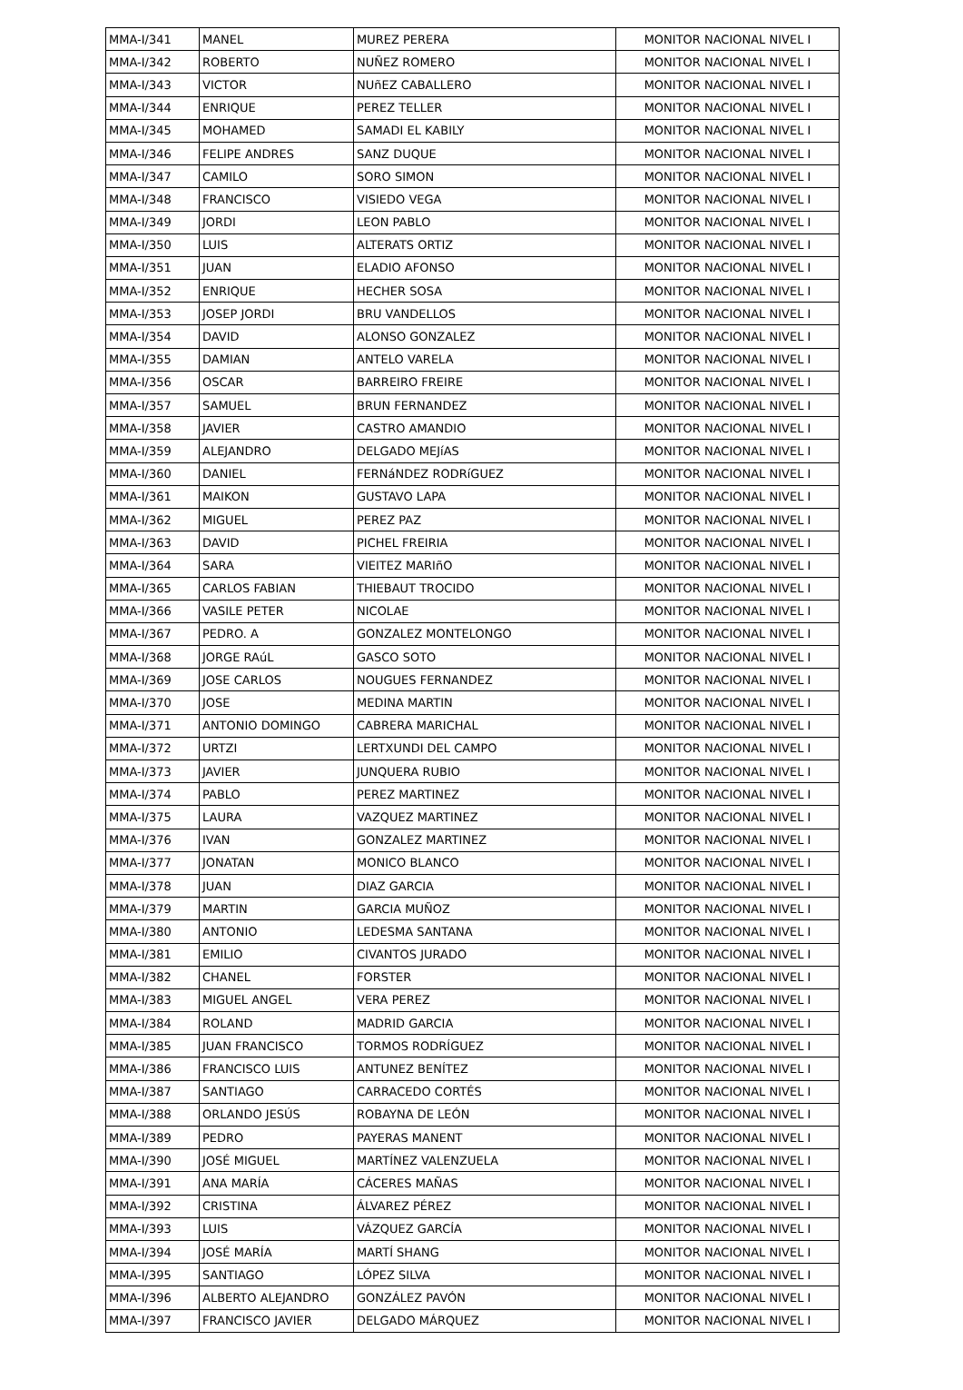| MMA-I/341 | MANEL | MUREZ PERERA | MONITOR NACIONAL NIVEL I |
| MMA-I/342 | ROBERTO | NUÑEZ ROMERO | MONITOR NACIONAL NIVEL I |
| MMA-I/343 | VICTOR | NUñEZ CABALLERO | MONITOR NACIONAL NIVEL I |
| MMA-I/344 | ENRIQUE | PEREZ TELLER | MONITOR NACIONAL NIVEL I |
| MMA-I/345 | MOHAMED | SAMADI EL KABILY | MONITOR NACIONAL NIVEL I |
| MMA-I/346 | FELIPE ANDRES | SANZ DUQUE | MONITOR NACIONAL NIVEL I |
| MMA-I/347 | CAMILO | SORO SIMON | MONITOR NACIONAL NIVEL I |
| MMA-I/348 | FRANCISCO | VISIEDO VEGA | MONITOR NACIONAL NIVEL I |
| MMA-I/349 | JORDI | LEON PABLO | MONITOR NACIONAL NIVEL I |
| MMA-I/350 | LUIS | ALTERATS ORTIZ | MONITOR NACIONAL NIVEL I |
| MMA-I/351 | JUAN | ELADIO AFONSO | MONITOR NACIONAL NIVEL I |
| MMA-I/352 | ENRIQUE | HECHER SOSA | MONITOR NACIONAL NIVEL I |
| MMA-I/353 | JOSEP JORDI | BRU VANDELLOS | MONITOR NACIONAL NIVEL I |
| MMA-I/354 | DAVID | ALONSO GONZALEZ | MONITOR NACIONAL NIVEL I |
| MMA-I/355 | DAMIAN | ANTELO VARELA | MONITOR NACIONAL NIVEL I |
| MMA-I/356 | OSCAR | BARREIRO FREIRE | MONITOR NACIONAL NIVEL I |
| MMA-I/357 | SAMUEL | BRUN FERNANDEZ | MONITOR NACIONAL NIVEL I |
| MMA-I/358 | JAVIER | CASTRO AMANDIO | MONITOR NACIONAL NIVEL I |
| MMA-I/359 | ALEJANDRO | DELGADO MEJíAS | MONITOR NACIONAL NIVEL I |
| MMA-I/360 | DANIEL | FERNáNDEZ RODRíGUEZ | MONITOR NACIONAL NIVEL I |
| MMA-I/361 | MAIKON | GUSTAVO LAPA | MONITOR NACIONAL NIVEL I |
| MMA-I/362 | MIGUEL | PEREZ PAZ | MONITOR NACIONAL NIVEL I |
| MMA-I/363 | DAVID | PICHEL FREIRIA | MONITOR NACIONAL NIVEL I |
| MMA-I/364 | SARA | VIEITEZ MARIñO | MONITOR NACIONAL NIVEL I |
| MMA-I/365 | CARLOS FABIAN | THIEBAUT TROCIDO | MONITOR NACIONAL NIVEL I |
| MMA-I/366 | VASILE PETER | NICOLAE | MONITOR NACIONAL NIVEL I |
| MMA-I/367 | PEDRO. A | GONZALEZ MONTELONGO | MONITOR NACIONAL NIVEL I |
| MMA-I/368 | JORGE RAúL | GASCO SOTO | MONITOR NACIONAL NIVEL I |
| MMA-I/369 | JOSE CARLOS | NOUGUES FERNANDEZ | MONITOR NACIONAL NIVEL I |
| MMA-I/370 | JOSE | MEDINA MARTIN | MONITOR NACIONAL NIVEL I |
| MMA-I/371 | ANTONIO DOMINGO | CABRERA MARICHAL | MONITOR NACIONAL NIVEL I |
| MMA-I/372 | URTZI | LERTXUNDI DEL CAMPO | MONITOR NACIONAL NIVEL I |
| MMA-I/373 | JAVIER | JUNQUERA RUBIO | MONITOR NACIONAL NIVEL I |
| MMA-I/374 | PABLO | PEREZ MARTINEZ | MONITOR NACIONAL NIVEL I |
| MMA-I/375 | LAURA | VAZQUEZ MARTINEZ | MONITOR NACIONAL NIVEL I |
| MMA-I/376 | IVAN | GONZALEZ MARTINEZ | MONITOR NACIONAL NIVEL I |
| MMA-I/377 | JONATAN | MONICO BLANCO | MONITOR NACIONAL NIVEL I |
| MMA-I/378 | JUAN | DIAZ GARCIA | MONITOR NACIONAL NIVEL I |
| MMA-I/379 | MARTIN | GARCIA MUÑOZ | MONITOR NACIONAL NIVEL I |
| MMA-I/380 | ANTONIO | LEDESMA SANTANA | MONITOR NACIONAL NIVEL I |
| MMA-I/381 | EMILIO | CIVANTOS JURADO | MONITOR NACIONAL NIVEL I |
| MMA-I/382 | CHANEL | FORSTER | MONITOR NACIONAL NIVEL I |
| MMA-I/383 | MIGUEL ANGEL | VERA PEREZ | MONITOR NACIONAL NIVEL I |
| MMA-I/384 | ROLAND | MADRID GARCIA | MONITOR NACIONAL NIVEL I |
| MMA-I/385 | JUAN FRANCISCO | TORMOS RODRÍGUEZ | MONITOR NACIONAL NIVEL I |
| MMA-I/386 | FRANCISCO LUIS | ANTUNEZ BENÍTEZ | MONITOR NACIONAL NIVEL I |
| MMA-I/387 | SANTIAGO | CARRACEDO CORTÉS | MONITOR NACIONAL NIVEL I |
| MMA-I/388 | ORLANDO JESÚS | ROBAYNA DE LEÓN | MONITOR NACIONAL NIVEL I |
| MMA-I/389 | PEDRO | PAYERAS MANENT | MONITOR NACIONAL NIVEL I |
| MMA-I/390 | JOSÉ MIGUEL | MARTÍNEZ VALENZUELA | MONITOR NACIONAL NIVEL I |
| MMA-I/391 | ANA MARÍA | CÁCERES MAÑAS | MONITOR NACIONAL NIVEL I |
| MMA-I/392 | CRISTINA | ÁLVAREZ PÉREZ | MONITOR NACIONAL NIVEL I |
| MMA-I/393 | LUIS | VÁZQUEZ GARCÍA | MONITOR NACIONAL NIVEL I |
| MMA-I/394 | JOSÉ MARÍA | MARTÍ SHANG | MONITOR NACIONAL NIVEL I |
| MMA-I/395 | SANTIAGO | LÓPEZ SILVA | MONITOR NACIONAL NIVEL I |
| MMA-I/396 | ALBERTO ALEJANDRO | GONZÁLEZ PAVÓN | MONITOR NACIONAL NIVEL I |
| MMA-I/397 | FRANCISCO JAVIER | DELGADO MÁRQUEZ | MONITOR NACIONAL NIVEL I |